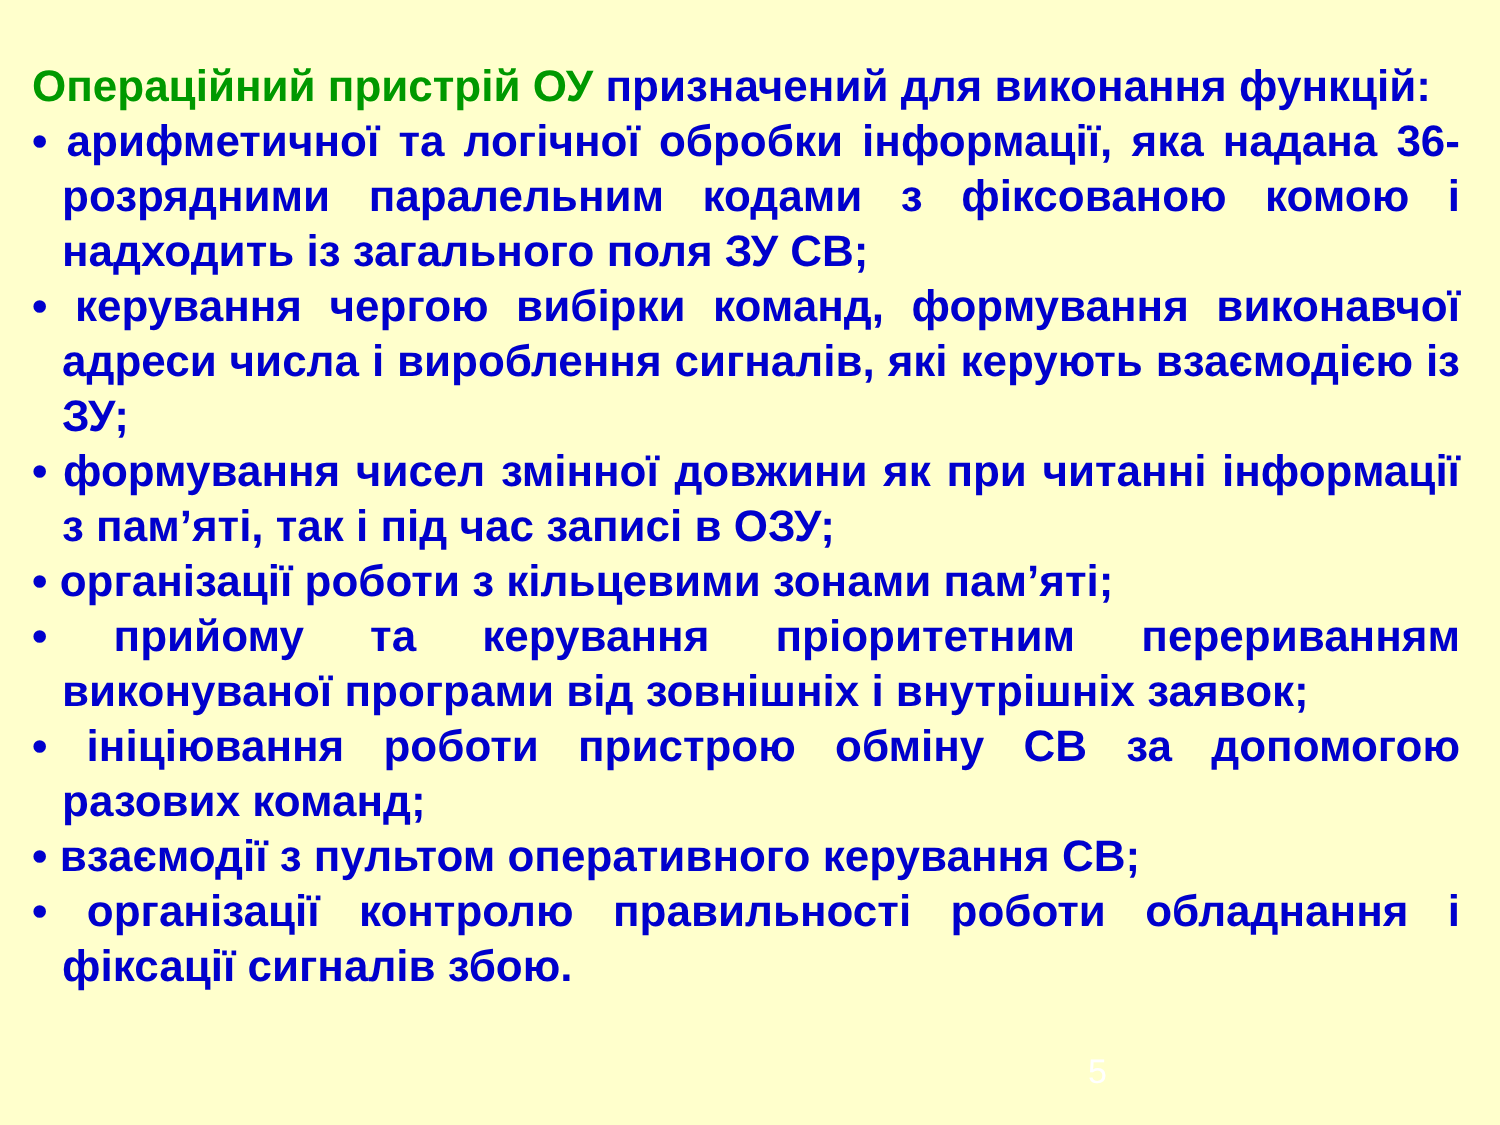Операційний пристрій ОУ призначений для виконання функцій:
• арифметичної та логічної обробки інформації, яка надана 36-розрядними паралельним кодами з фіксованою комою і надходить із загального поля ЗУ СВ;
• керування чергою вибірки команд, формування виконавчої адреси числа і вироблення сигналів, які керують взаємодією із ЗУ;
• формування чисел змінної довжини як при читанні інформації з пам’яті, так і під час записі в ОЗУ;
• організації роботи з кільцевими зонами пам’яті;
• прийому та керування пріоритетним перериванням виконуваної програми від зовнішніх і внутрішніх заявок;
• ініціювання роботи пристрою обміну СВ за допомогою разових команд;
• взаємодії з пультом оперативного керування СВ;
• організації контролю правильності роботи обладнання і фіксації сигналів збою.
5